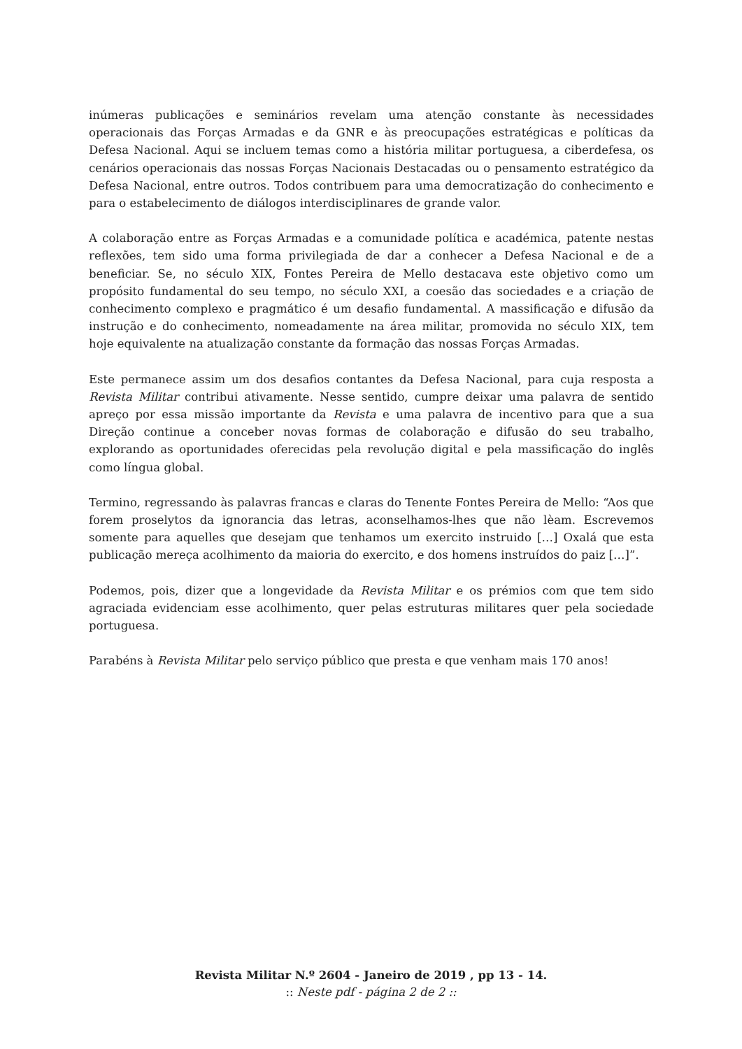inúmeras publicações e seminários revelam uma atenção constante às necessidades operacionais das Forças Armadas e da GNR e às preocupações estratégicas e políticas da Defesa Nacional. Aqui se incluem temas como a história militar portuguesa, a ciberdefesa, os cenários operacionais das nossas Forças Nacionais Destacadas ou o pensamento estratégico da Defesa Nacional, entre outros. Todos contribuem para uma democratização do conhecimento e para o estabelecimento de diálogos interdisciplinares de grande valor.
A colaboração entre as Forças Armadas e a comunidade política e académica, patente nestas reflexões, tem sido uma forma privilegiada de dar a conhecer a Defesa Nacional e de a beneficiar. Se, no século XIX, Fontes Pereira de Mello destacava este objetivo como um propósito fundamental do seu tempo, no século XXI, a coesão das sociedades e a criação de conhecimento complexo e pragmático é um desafio fundamental. A massificação e difusão da instrução e do conhecimento, nomeadamente na área militar, promovida no século XIX, tem hoje equivalente na atualização constante da formação das nossas Forças Armadas.
Este permanece assim um dos desafios contantes da Defesa Nacional, para cuja resposta a Revista Militar contribui ativamente. Nesse sentido, cumpre deixar uma palavra de sentido apreço por essa missão importante da Revista e uma palavra de incentivo para que a sua Direção continue a conceber novas formas de colaboração e difusão do seu trabalho, explorando as oportunidades oferecidas pela revolução digital e pela massificação do inglês como língua global.
Termino, regressando às palavras francas e claras do Tenente Fontes Pereira de Mello: “Aos que forem proselytos da ignorancia das letras, aconselhamos-lhes que não lèam. Escrevemos somente para aquelles que desejam que tenhamos um exercito instruido […] Oxalá que esta publicação mereça acolhimento da maioria do exercito, e dos homens instruídos do paiz […]”.
Podemos, pois, dizer que a longevidade da Revista Militar e os prémios com que tem sido agraciada evidenciam esse acolhimento, quer pelas estruturas militares quer pela sociedade portuguesa.
Parabéns à Revista Militar pelo serviço público que presta e que venham mais 170 anos!
Revista Militar N.º 2604 - Janeiro de 2019 , pp 13 - 14.
:: Neste pdf - página 2 de 2 ::